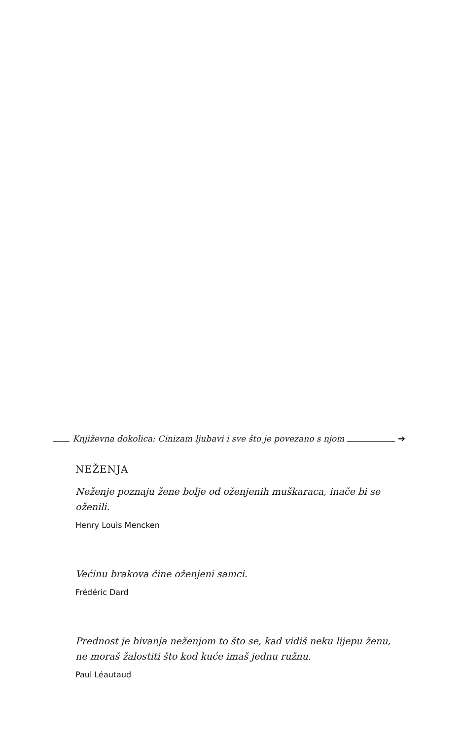Književna dokolica: Cinizam ljubavi i sve što je povezano s njom
➔
NEŽENJA
Neženje poznaju žene bolje od oženjenih muškaraca, inače bi se oženili.
Henry Louis Mencken
Većinu brakova čine oženjeni samci.
Frédéric Dard
Prednost je bivanja neženjom to što se, kad vidiš neku lijepu ženu, ne moraš žalostiti što kod kuće imaš jednu ružnu.
Paul Léautaud